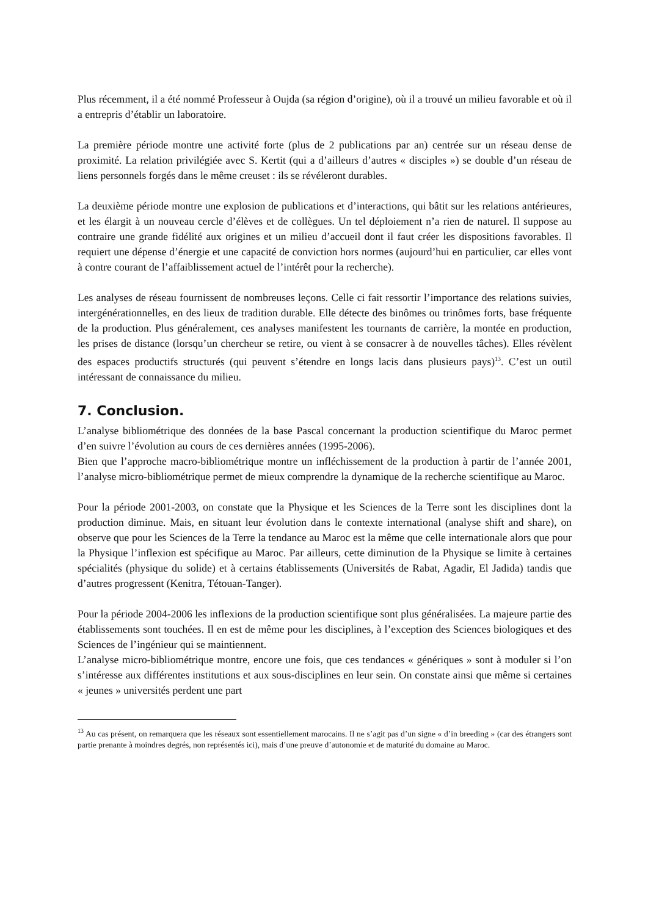Plus récemment, il a été nommé Professeur à Oujda (sa région d’origine), où il a trouvé un milieu favorable et où il a entrepris d’établir un laboratoire.
La première période montre une activité forte (plus de 2 publications par an) centrée sur un réseau dense de proximité. La relation privilégiée avec S. Kertit (qui a d’ailleurs d’autres « disciples ») se double d’un réseau de liens personnels forgés dans le même creuset : ils se révéleront durables.
La deuxième période montre une explosion de publications et d’interactions, qui bâtit sur les relations antérieures, et les élargit à un nouveau cercle d’élèves et de collègues. Un tel déploiement n’a rien de naturel. Il suppose au contraire une grande fidélité aux origines et un milieu d’accueil dont il faut créer les dispositions favorables. Il requiert une dépense d’énergie et une capacité de conviction hors normes (aujourd’hui en particulier, car elles vont à contre courant de l’affaiblissement actuel de l’intérêt pour la recherche).
Les analyses de réseau fournissent de nombreuses leçons. Celle ci fait ressortir l’importance des relations suivies, intergénérationnelles, en des lieux de tradition durable. Elle détecte des binômes ou trinômes forts, base fréquente de la production. Plus généralement, ces analyses manifestent les tournants de carrière, la montée en production, les prises de distance (lorsqu’un chercheur se retire, ou vient à se consacrer à de nouvelles tâches). Elles révèlent des espaces productifs structurés (qui peuvent s’étendre en longs lacis dans plusieurs pays)<sup>13</sup>. C’est un outil intéressant de connaissance du milieu.
7. Conclusion.
L’analyse bibliométrique des données de la base Pascal concernant la production scientifique du Maroc permet d’en suivre l’évolution au cours de ces dernières années (1995-2006).
Bien que l’approche macro-bibliométrique montre un infléchissement de la production à partir de l’année 2001, l’analyse micro-bibliométrique permet de mieux comprendre la dynamique de la recherche scientifique au Maroc.
Pour la période 2001-2003, on constate que la Physique et les Sciences de la Terre sont les disciplines dont la production diminue. Mais, en situant leur évolution dans le contexte international (analyse shift and share), on observe que pour les Sciences de la Terre la tendance au Maroc est la même que celle internationale alors que pour la Physique l’inflexion est spécifique au Maroc. Par ailleurs, cette diminution de la Physique se limite à certaines spécialités (physique du solide) et à certains établissements (Universités de Rabat, Agadir, El Jadida) tandis que d’autres progressent (Kenitra, Tétouan-Tanger).
Pour la période 2004-2006 les inflexions de la production scientifique sont plus généralisées. La majeure partie des établissements sont touchées. Il en est de même pour les disciplines, à l’exception des Sciences biologiques et des Sciences de l’ingénieur qui se maintiennent.
L’analyse micro-bibliométrique montre, encore une fois, que ces tendances « génériques » sont à moduler si l’on s’intéresse aux différentes institutions et aux sous-disciplines en leur sein. On constate ainsi que même si certaines « jeunes » universités perdent une part
<sup>13</sup> Au cas présent, on remarquera que les réseaux sont essentiellement marocains. Il ne s’agit pas d’un signe « d’in breeding » (car des étrangers sont partie prenante à moindres degrés, non représentés ici), mais d’une preuve d’autonomie et de maturité du domaine au Maroc.